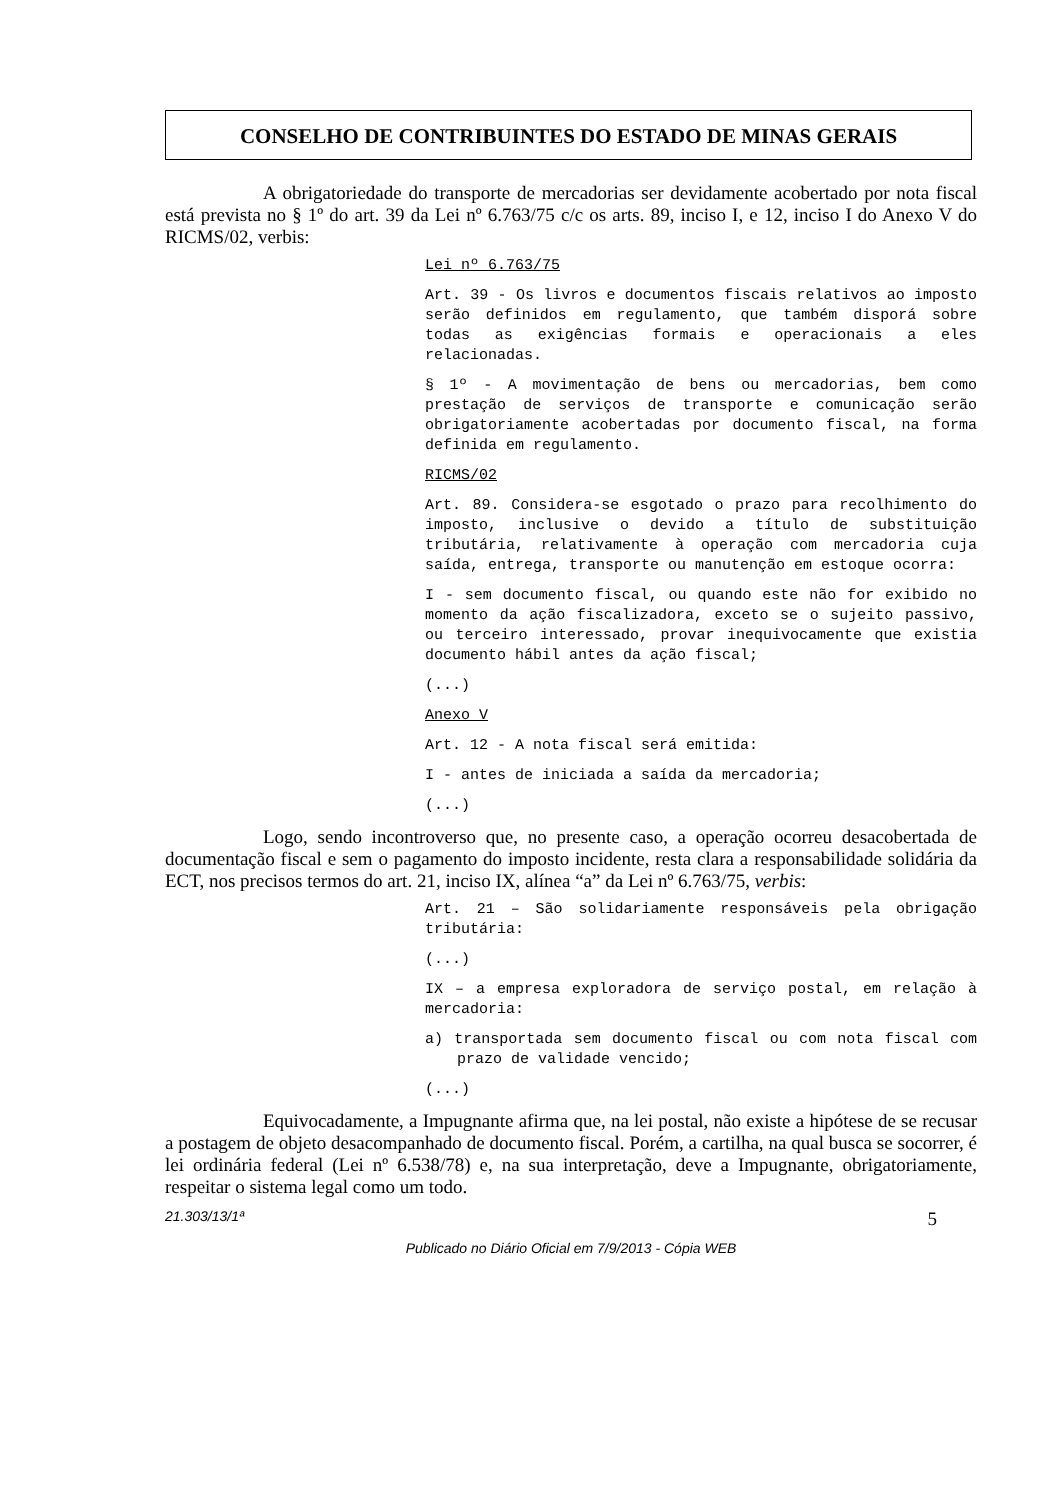CONSELHO DE CONTRIBUINTES DO ESTADO DE MINAS GERAIS
A obrigatoriedade do transporte de mercadorias ser devidamente acobertado por nota fiscal está prevista no § 1º do art. 39 da Lei nº 6.763/75 c/c os arts. 89, inciso I, e 12, inciso I do Anexo V do RICMS/02, verbis:
Lei nº 6.763/75
Art. 39 - Os livros e documentos fiscais relativos ao imposto serão definidos em regulamento, que também disporá sobre todas as exigências formais e operacionais a eles relacionadas.
§ 1º - A movimentação de bens ou mercadorias, bem como prestação de serviços de transporte e comunicação serão obrigatoriamente acobertadas por documento fiscal, na forma definida em regulamento.
RICMS/02
Art. 89. Considera-se esgotado o prazo para recolhimento do imposto, inclusive o devido a título de substituição tributária, relativamente à operação com mercadoria cuja saída, entrega, transporte ou manutenção em estoque ocorra:
I - sem documento fiscal, ou quando este não for exibido no momento da ação fiscalizadora, exceto se o sujeito passivo, ou terceiro interessado, provar inequivocamente que existia documento hábil antes da ação fiscal;
(...)
Anexo V
Art. 12 - A nota fiscal será emitida:
I - antes de iniciada a saída da mercadoria;
(...)
Logo, sendo incontroverso que, no presente caso, a operação ocorreu desacobertada de documentação fiscal e sem o pagamento do imposto incidente, resta clara a responsabilidade solidária da ECT, nos precisos termos do art. 21, inciso IX, alínea “a” da Lei nº 6.763/75, verbis:
Art. 21 – São solidariamente responsáveis pela obrigação tributária:
(...)
IX – a empresa exploradora de serviço postal, em relação à mercadoria:
a) transportada sem documento fiscal ou com nota fiscal com prazo de validade vencido;
(...)
Equivocadamente, a Impugnante afirma que, na lei postal, não existe a hipótese de se recusar a postagem de objeto desacompanhado de documento fiscal. Porém, a cartilha, na qual busca se socorrer, é lei ordinária federal (Lei nº 6.538/78) e, na sua interpretação, deve a Impugnante, obrigatoriamente, respeitar o sistema legal como um todo.
21.303/13/1ª 5
Publicado no Diário Oficial em 7/9/2013 - Cópia WEB